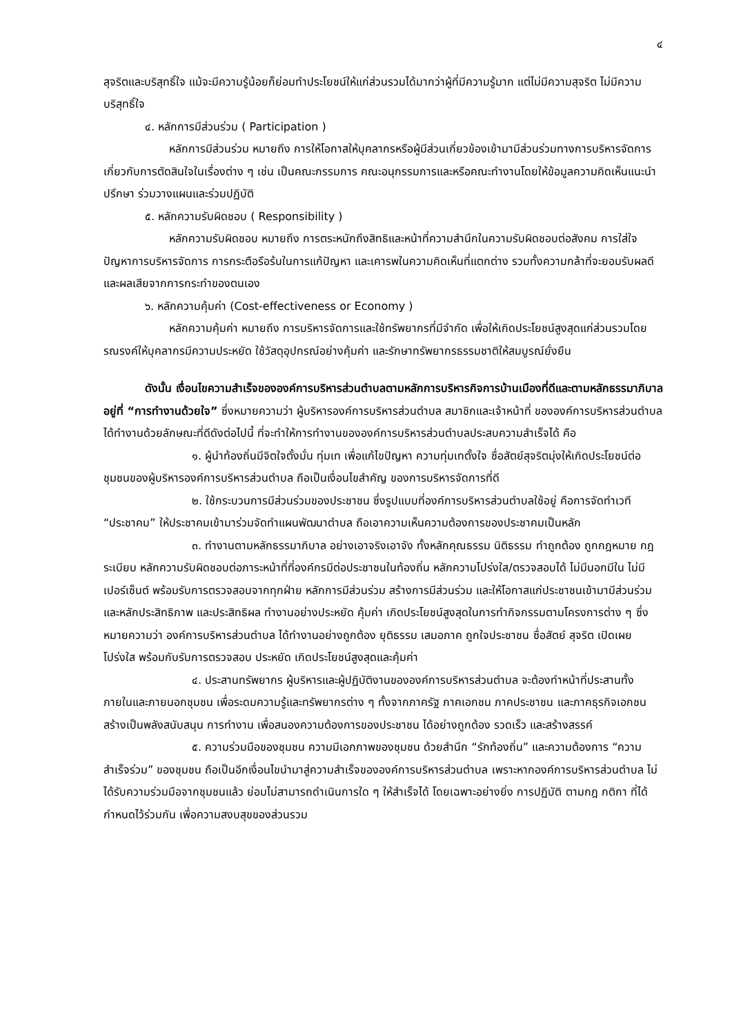๔
สุจริตและบริสุทธิ์ใจ แม้จะมีความรู้น้อยก็ย่อมทำประโยชน์ให้แก่ส่วนรวมได้มากว่าผู้ที่มีความรู้มาก แต่ไม่มีความสุจริต ไม่มีความบริสุทธิ์ใจ
๔. หลักการมีส่วนร่วม ( Participation )
หลักการมีส่วนร่วม หมายถึง การให้โอกาสให้บุคลากรหรือผู้มีส่วนเกี่ยวข้องเข้ามามีส่วนร่วมทางการบริหารจัดการเกี่ยวกับการตัดสินใจในเรื่องต่าง ๆ เช่น เป็นคณะกรรมการ คณะอนุกรรมการและหรือคณะทำงานโดยให้ข้อมูลความคิดเห็นแนะนำปรึกษา ร่วมวางแผนและร่วมปฏิบัติ
๕. หลักความรับผิดชอบ ( Responsibility )
หลักความรับผิดชอบ หมายถึง การตระหนักถึงสิทธิและหน้าที่ความสำนึกในความรับผิดชอบต่อสังคม การใส่ใจปัญหาการบริหารจัดการ การกระตือรือร้นในการแก้ปัญหา และเคารพในความคิดเห็นที่แตกต่าง รวมทั้งความกล้าที่จะยอมรับผลดีและผลเสียจากการกระทำของตนเอง
๖. หลักความคุ้มค่า (Cost-effectiveness or Economy )
หลักความคุ้มค่า หมายถึง การบริหารจัดการและใช้ทรัพยากรที่มีจำกัด เพื่อให้เกิดประโยชน์สูงสุดแก่ส่วนรวมโดยรณรงค์ให้บุคลากรมีความประหยัด ใช้วัสดุอุปกรณ์อย่างคุ้มค่า และรักษาทรัพยากรธรรมชาติให้สมบูรณ์ยั่งยืน
ดังนั้น เงื่อนไขความสำเร็จขององค์การบริหารส่วนตำบลตามหลักการบริหารกิจการบ้านเมืองที่ดีและตามหลักธรรมาภิบาลอยู่ที่ “การทำงานด้วยใจ” ซึ่งหมายความว่า ผู้บริหารองค์การบริหารส่วนตำบล สมาชิกและเจ้าหน้าที่ ขององค์การบริหารส่วนตำบลได้ทำงานด้วยลักษณะที่ดีดังต่อไปนี้ ที่จะทำให้การทำงานขององค์การบริหารส่วนตำบลประสบความสำเร็จได้ คือ
๑. ผู้นำท้องถิ่นมีจิตใจตั้งมั่น ทุ่มเท เพื่อแก้ไขปัญหา ความทุ่มเทตั้งใจ ซื่อสัตย์สุจริตมุ่งให้เกิดประโยชน์ต่อชุมชนของผู้บริหารองค์การบริหารส่วนตำบล ถือเป็นเงื่อนไขสำคัญ ของการบริหารจัดการที่ดี
๒. ใช้กระบวนการมีส่วนร่วมของประชาชน ซึ่งรูปแบบที่องค์การบริหารส่วนตำบลใช้อยู่ คือการจัดทำเวที “ประชาคม” ให้ประชาคมเข้ามาร่วมจัดทำแผนพัฒนาตำบล ถือเอาความเห็นความต้องการของประชาคมเป็นหลัก
๓. ทำงานตามหลักธรรมาภิบาล อย่างเอาจริงเอาจัง ทั้งหลักคุณธรรม นิติธรรม ทำถูกต้อง ถูกกฎหมาย กฎระเบียบ หลักความรับผิดชอบต่อภาระหน้าที่ที่องค์กรมีต่อประชาชนในท้องถิ่น หลักความโปร่งใส/ตรวจสอบได้ ไม่มีนอกมีใน ไม่มีเปอร์เซ็นต์ พร้อมรับการตรวจสอบจากทุกฝ่าย หลักการมีส่วนร่วม สร้างการมีส่วนร่วม และให้โอกาสแก่ประชาชนเข้ามามีส่วนร่วม และหลักประสิทธิภาพ และประสิทธิผล ทำงานอย่างประหยัด คุ้มค่า เกิดประโยชน์สูงสุดในการทำกิจกรรมตามโครงการต่าง ๆ ซึ่งหมายความว่า องค์การบริหารส่วนตำบล ได้ทำงานอย่างถูกต้อง ยุติธรรม เสมอภาค ถูกใจประชาชน ซื่อสัตย์ สุจริต เปิดเผย โปร่งใส พร้อมกับรับการตรวจสอบ ประหยัด เกิดประโยชน์สูงสุดและคุ้มค่า
๔. ประสานทรัพยากร ผู้บริหารและผู้ปฏิบัติงานขององค์การบริหารส่วนตำบล จะต้องทำหน้าที่ประสานทั้งภายในและภายนอกชุมชน เพื่อระดมความรู้และทรัพยากรต่าง ๆ ทั้งจากภาครัฐ ภาคเอกชน ภาคประชาชน และภาคธุรกิจเอกชน สร้างเป็นพลังสนับสนุน การทำงาน เพื่อสนองความต้องการของประชาชน ได้อย่างถูกต้อง รวดเร็ว และสร้างสรรค์
๕. ความร่วมมือของชุมชน ความมีเอกภาพของชุมชน ด้วยสำนึก “รักท้องถิ่น” และความต้องการ “ความสำเร็จร่วม” ของชุมชน ถือเป็นอีกเงื่อนไขนำมาสู่ความสำเร็จขององค์การบริหารส่วนตำบล เพราะหากองค์การบริหารส่วนตำบล ไม่ได้รับความร่วมมือจากชุมชนแล้ว ย่อมไม่สามารถดำเนินการใด ๆ ให้สำเร็จได้ โดยเฉพาะอย่างยิ่ง การปฏิบัติ ตามกฎ กติกา ที่ได้กำหนดไว้ร่วมกัน เพื่อความสงบสุขของส่วนรวม